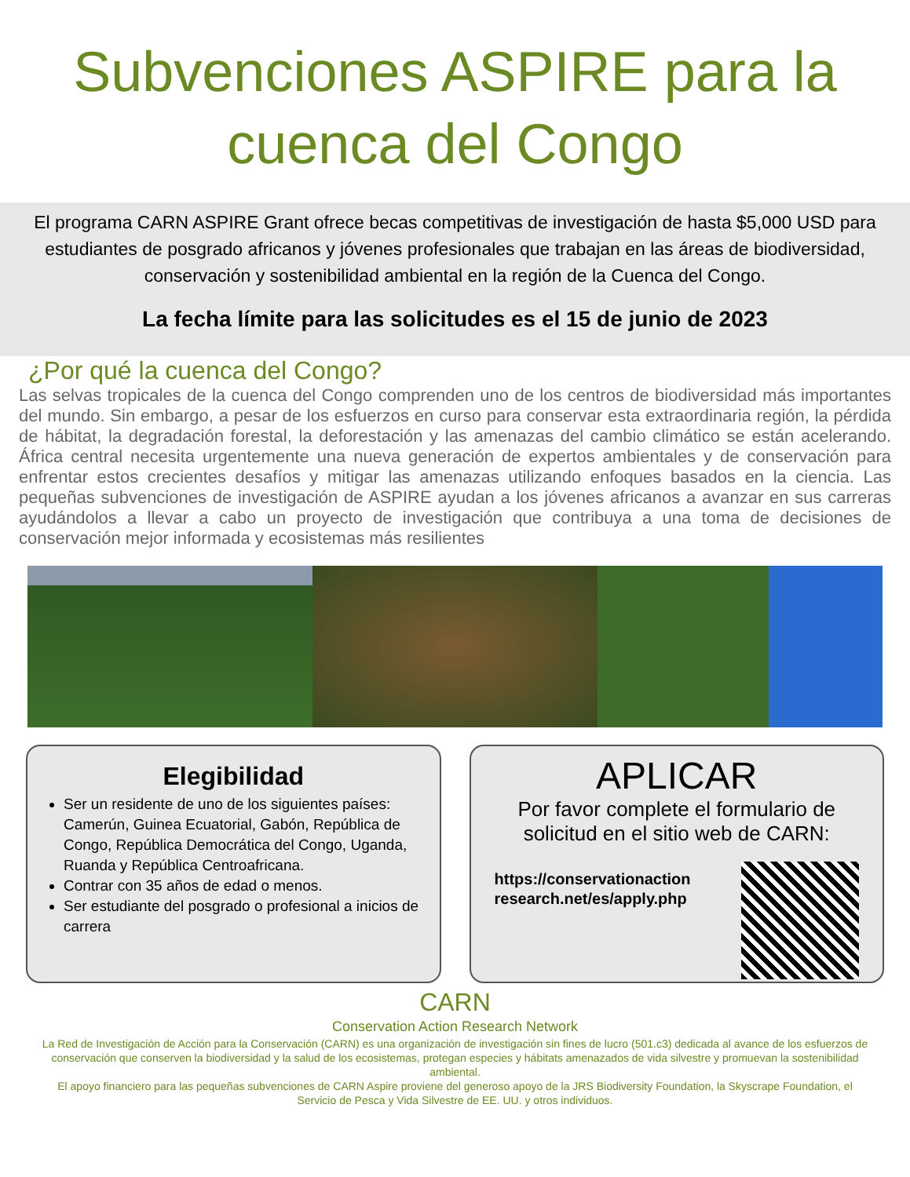Subvenciones ASPIRE para la cuenca del Congo
El programa CARN ASPIRE Grant ofrece becas competitivas de investigación de hasta $5,000 USD para estudiantes de posgrado africanos y jóvenes profesionales que trabajan en las áreas de biodiversidad, conservación y sostenibilidad ambiental en la región de la Cuenca del Congo.
La fecha límite para las solicitudes es el 15 de junio de 2023
¿Por qué la cuenca del Congo?
Las selvas tropicales de la cuenca del Congo comprenden uno de los centros de biodiversidad más importantes del mundo. Sin embargo, a pesar de los esfuerzos en curso para conservar esta extraordinaria región, la pérdida de hábitat, la degradación forestal, la deforestación y las amenazas del cambio climático se están acelerando. África central necesita urgentemente una nueva generación de expertos ambientales y de conservación para enfrentar estos crecientes desafíos y mitigar las amenazas utilizando enfoques basados en la ciencia. Las pequeñas subvenciones de investigación de ASPIRE ayudan a los jóvenes africanos a avanzar en sus carreras ayudándolos a llevar a cabo un proyecto de investigación que contribuya a una toma de decisiones de conservación mejor informada y ecosistemas más resilientes
Elegibilidad
Ser un residente de uno de los siguientes países: Camerún, Guinea Ecuatorial, Gabón, República de Congo, República Democrática del Congo, Uganda, Ruanda y República Centroafricana.
Contrar con 35 años de edad o menos.
Ser estudiante del posgrado o profesional a inicios de carrera
APLICAR
Por favor complete el formulario de solicitud en el sitio web de CARN:
https://conservationaction
research.net/es/apply.php
CARN
Conservation Action Research Network
La Red de Investigación de Acción para la Conservación (CARN) es una organización de investigación sin fines de lucro (501.c3) dedicada al avance de los esfuerzos de conservación que conserven la biodiversidad y la salud de los ecosistemas, protegan especies y hábitats amenazados de vida silvestre y promuevan la sostenibilidad ambiental.
El apoyo financiero para las pequeñas subvenciones de CARN Aspire proviene del generoso apoyo de la JRS Biodiversity Foundation, la Skyscrape Foundation, el Servicio de Pesca y Vida Silvestre de EE. UU. y otros individuos.